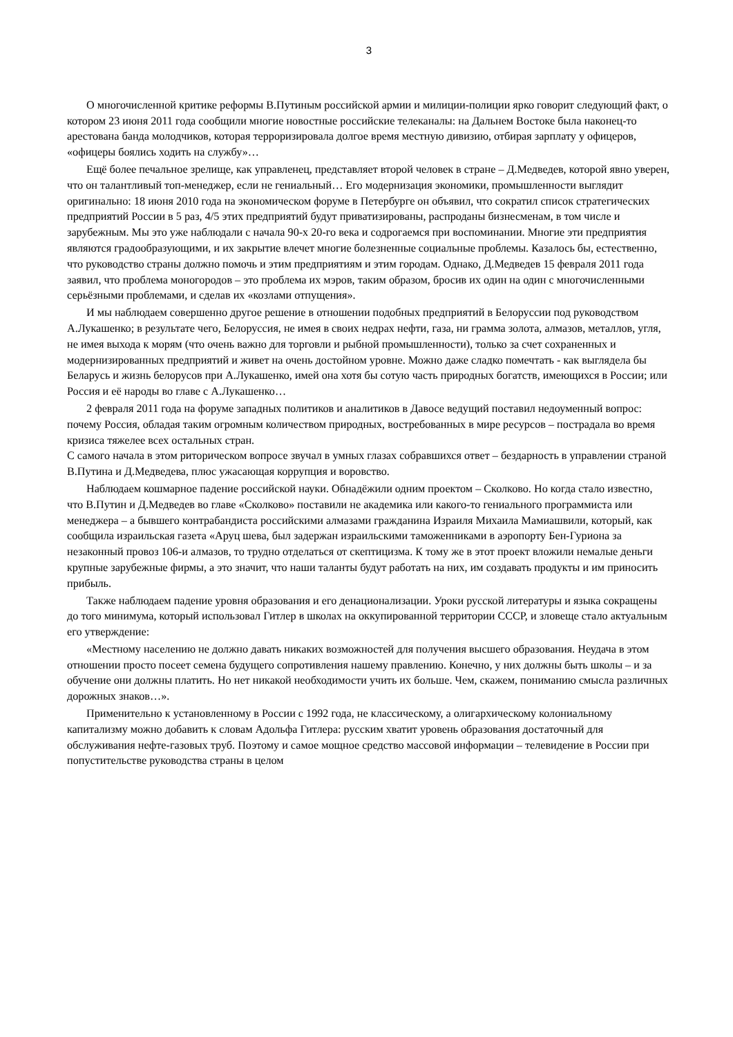3
О многочисленной критике реформы В.Путиным российской армии и милиции-полиции ярко говорит следующий факт, о котором 23 июня 2011 года сообщили многие новостные российские телеканалы: на Дальнем Востоке была наконец-то арестована банда молодчиков, которая терроризировала долгое время местную дивизию, отбирая зарплату у офицеров, «офицеры боялись ходить на службу»…
Ещё более печальное зрелище, как управленец, представляет второй человек в стране – Д.Медведев, которой явно уверен, что он талантливый топ-менеджер, если не гениальный… Его модернизация экономики, промышленности выглядит оригинально: 18 июня 2010 года на экономическом форуме в Петербурге он объявил, что сократил список стратегических предприятий России в 5 раз, 4/5 этих предприятий будут приватизированы, распроданы бизнесменам, в том числе и зарубежным. Мы это уже наблюдали с начала 90-х 20-го века и содрогаемся при воспоминании. Многие эти предприятия являются градообразующими, и их закрытие влечет многие болезненные социальные проблемы. Казалось бы, естественно, что руководство страны должно помочь и этим предприятиям и этим городам. Однако, Д.Медведев 15 февраля 2011 года заявил, что проблема моногородов – это проблема их мэров, таким образом, бросив их один на один с многочисленными серьёзными проблемами, и сделав их «козлами отпущения».
И мы наблюдаем совершенно другое решение в отношении подобных предприятий в Белоруссии под руководством А.Лукашенко; в результате чего, Белоруссия, не имея в своих недрах нефти, газа, ни грамма золота, алмазов, металлов, угля, не имея выхода к морям (что очень важно для торговли и рыбной промышленности), только за счет сохраненных и модернизированных предприятий и живет на очень достойном уровне. Можно даже сладко помечтать - как выглядела бы Беларусь и жизнь белорусов при А.Лукашенко, имей она хотя бы сотую часть природных богатств, имеющихся в России; или Россия и её народы во главе с А.Лукашенко…
2 февраля 2011 года на форуме западных политиков и аналитиков в Давосе ведущий поставил недоуменный вопрос: почему Россия, обладая таким огромным количеством природных, востребованных в мире ресурсов – пострадала во время кризиса тяжелее всех остальных стран.
С самого начала в этом риторическом вопросе звучал в умных глазах собравшихся ответ – бездарность в управлении страной В.Путина и Д.Медведева, плюс ужасающая коррупция и воровство.
Наблюдаем кошмарное падение российской науки. Обнадёжили одним проектом – Сколково. Но когда стало известно, что В.Путин и Д.Медведев во главе «Сколково» поставили не академика или какого-то гениального программиста или менеджера – а бывшего контрабандиста российскими алмазами гражданина Израиля Михаила Мамиашвили, который, как сообщила израильская газета «Аруц шева, был задержан израильскими таможенниками в аэропорту Бен-Гуриона за незаконный провоз 106-и алмазов, то трудно отделаться от скептицизма. К тому же в этот проект вложили немалые деньги крупные зарубежные фирмы, а это значит, что наши таланты будут работать на них, им создавать продукты и им приносить прибыль.
Также наблюдаем падение уровня образования и его денационализации. Уроки русской литературы и языка сокращены до того минимума, который использовал Гитлер в школах на оккупированной территории СССР, и зловеще стало актуальным его утверждение:
«Местному населению не должно давать никаких возможностей для получения высшего образования. Неудача в этом отношении просто посеет семена будущего сопротивления нашему правлению. Конечно, у них должны быть школы – и за обучение они должны платить. Но нет никакой необходимости учить их больше. Чем, скажем, пониманию смысла различных дорожных знаков…».
Применительно к установленному в России с 1992 года, не классическому, а олигархическому колониальному капитализму можно добавить к словам Адольфа Гитлера: русским хватит уровень образования достаточный для обслуживания нефте-газовых труб. Поэтому и самое мощное средство массовой информации – телевидение в России при попустительстве руководства страны в целом